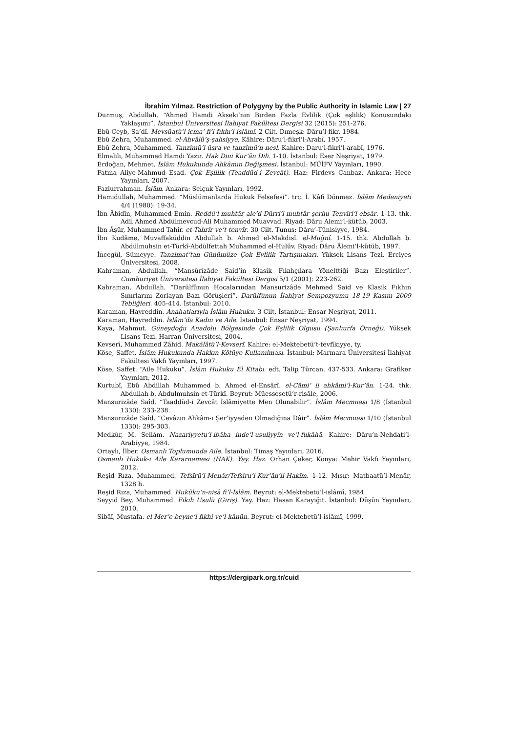İbrahim Yılmaz. Restriction of Polygyny by the Public Authority in Islamic Law | 27
Durmuş, Abdullah. “Ahmed Hamdi Akseki’nin Birden Fazla Evlilik (Çok eşlilik) Konusundaki Yaklaşımı”. İstanbul Üniversitesi İlahiyat Fakültesi Dergisi 32 (2015): 251-276.
Ebû Ceyb, Sa’dî. Mevsûatü’l-icma’ fi’l-fıkhı’l-islâmî. 2 Cilt. Dımeşk: Dâru’l-fikr, 1984.
Ebû Zehra, Muhammed. el-Ahvâlü’ş-şahsiyye, Kâhire: Dâru’l-fikri’i-Arabî, 1957.
Ebû Zehra, Muhammed. Tanzîmü’l-üsra ve tanzîmü’n-nesl. Kahire: Daru’l-fikri’l-arabî, 1976.
Elmalılı, Muhammed Hamdi Yazır. Hak Dini Kur’ân Dili. 1-10. İstanbul: Eser Neşriyat, 1979.
Erdoğan, Mehmet. İslâm Hukukunda Ahkâmın Değişmesi. İstanbul: MÜİFV Yayınları, 1990.
Fatma Aliye-Mahmud Esad. Çok Eşlilik (Teaddüd-i Zevcât). Haz: Firdevs Canbaz. Ankara: Hece Yayınları, 2007.
Fazlurrahman. İslâm. Ankara: Selçuk Yayınları, 1992.
Hamidullah, Muhammed. “Müslümanlarda Hukuk Felsefesi”. trc. İ. Kâfi Dönmez. İslâm Medeniyeti 4/4 (1980): 19-34.
İbn Âbidîn, Muhammed Emin. Reddü’l-muhtâr ale’d-Dürri’l-muhtâr şerhu Tenvîri’l-ebsâr. 1-13. thk. Adil Ahmed Abdülmevcud-Ali Muhammed Muavvad. Riyad: Dâru Alemi’l-kütüb, 2003.
İbn Âşûr, Muhammed Tahir. et-Tahrîr ve’t-tenvîr. 30 Cilt. Tunus: Dâru’-Tûnisiyye, 1984.
İbn Kudâme, Muvaffaküddin Abdullah b. Ahmed el-Makdisî. el-Muğnî. 1-15. thk. Abdullah b. Abdülmuhsin et-Türkî-Abdülfettah Muhammed el-Hulüv. Riyad: Dâru Âlemi’l-kütüb, 1997.
İncegül, Sümeyye. Tanzimat’tan Günümüze Çok Evlilik Tartışmaları. Yüksek Lisans Tezi. Erciyes Üniversitesi, 2008.
Kahraman, Abdullah. “Mansûrîzâde Said’in Klasik Fıkıhçılara Yönelttiği Bazı Eleştiriler”. Cumhuriyet Üniversitesi İlahiyat Fakültesi Dergisi 5/1 (2001): 223-262.
Kahraman, Abdullah. “Darülfünun Hocalarından Mansurizâde Mehmed Said ve Klasik Fıkhın Sınırlarını Zorlayan Bazı Görüşleri”. Darülfünun İlahiyat Sempozyumu 18-19 Kasım 2009 Tebliğleri. 405-414. İstanbul: 2010.
Karaman, Hayreddin. Anahatlarıyla İslâm Hukuku. 3 Cilt. İstanbul: Ensar Neşriyat, 2011.
Karaman, Hayreddin. İslâm’da Kadın ve Aile. İstanbul: Ensar Neşriyat, 1994.
Kaya, Mahmut. Güneydoğu Anadolu Bölgesinde Çok Eşlilik Olgusu (Şanlıurfa Örneği). Yüksek Lisans Tezi. Harran Üniversitesi, 2004.
Kevserî, Muhammed Zâhid. Makâlâtü’l-Kevserî. Kahire: el-Mektebetü’t-tevfîkıyye, ty.
Köse, Saffet. İslâm Hukukunda Hakkın Kötüye Kullanılması. İstanbul: Marmara Üniversitesi İlahiyat Fakültesi Vakfı Yayınları, 1997.
Köse, Saffet. “Aile Hukuku”. İslâm Hukuku El Kitabı. edt. Talip Türcan. 437-533. Ankara: Grafiker Yayınları, 2012.
Kurtubî, Ebû Abdillah Muhammed b. Ahmed el-Ensârî. el-Câmi’ li ahkâmi’l-Kur’ân. 1-24. thk. Abdullah b. Abdulmuhsin et-Türkî. Beyrut: Müessesetü’r-risâle, 2006.
Mansurizâde Saîd. “Taaddüd-i Zevcât İslâmiyette Men Olunabilir”. İslâm Mecmuası 1/8 (İstanbul 1330): 233-238.
Mansurizâde Saîd. “Cevâzın Ahkâm-ı Şer’iyyeden Olmadığına Dâir”. İslâm Mecmuası 1/10 (İstanbul 1330): 295-303.
Medkûr, M. Sellâm. Nazariyyetu’l-ibâha inde’l-usuliyyîn ve’l-fukâhâ. Kahire: Dâru’n-Nehdati’l-Arabiyye, 1984.
Ortaylı, İlber. Osmanlı Toplumunda Aile. İstanbul: Timaş Yayınları, 2016.
Osmanlı Hukuk-ı Aile Kararnamesi (HAK). Yay. Haz. Orhan Çeker, Konya: Mehir Vakfı Yayınları, 2012.
Reşid Rıza, Muhammed. Tefsîrü’l-Menâr/Tefsîru’l-Kur’ân’il-Hakîm. 1-12. Mısır: Matbaatü’l-Menâr, 1328 h.
Reşid Rıza, Muhammed. Hukûku’n-nisâ fi’l-İslâm. Beyrut: el-Mektebetü’l-islâmî, 1984.
Seyyid Bey, Muhammed. Fıkıh Usulü (Giriş). Yay. Haz: Hasan Karayiğit. İstanbul: Düşün Yayınları, 2010.
Sibâî, Mustafa. el-Mer’e beyne’l-fikhi ve’l-kānûn. Beyrut: el-Mektebetü’l-islâmî, 1999.
https://dergipark.org.tr/cuid